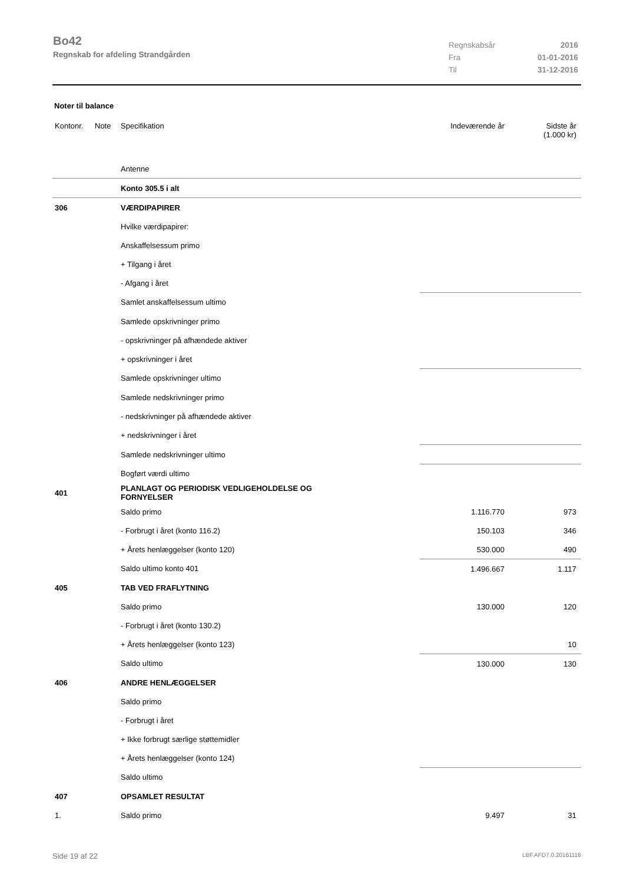Bo42
Regnskab for afdeling Strandgården
Regnskabsår 2016
Fra 01-01-2016
Til 31-12-2016
Noter til balance
| Kontonr. | Note | Specifikation | Indeværende år | Sidste år (1.000 kr) |
| --- | --- | --- | --- | --- |
| | | Antenne | | |
| | | Konto 305.5 i alt | | |
| 306 | | VÆRDIPAPIRER | | |
| | | Hvilke værdipapirer: | | |
| | | Anskaffelsessum primo | | |
| | | + Tilgang i året | | |
| | | - Afgang i året | | |
| | | Samlet anskaffelsessum ultimo | | |
| | | Samlede opskrivninger primo | | |
| | | - opskrivninger på afhændede aktiver | | |
| | | + opskrivninger i året | | |
| | | Samlede opskrivninger ultimo | | |
| | | Samlede nedskrivninger primo | | |
| | | - nedskrivninger på afhændede aktiver | | |
| | | + nedskrivninger i året | | |
| | | Samlede nedskrivninger ultimo | | |
| | | Bogført værdi ultimo | | |
| 401 | | PLANLAGT OG PERIODISK VEDLIGEHOLDELSE OG FORNYELSER | | |
| | | Saldo primo | 1.116.770 | 973 |
| | | - Forbrugt i året (konto 116.2) | 150.103 | 346 |
| | | + Årets henlæggelser (konto 120) | 530.000 | 490 |
| | | Saldo ultimo konto 401 | 1.496.667 | 1.117 |
| 405 | | TAB VED FRAFLYTNING | | |
| | | Saldo primo | 130.000 | 120 |
| | | - Forbrugt i året (konto 130.2) | | |
| | | + Årets henlæggelser (konto 123) | | 10 |
| | | Saldo ultimo | 130.000 | 130 |
| 406 | | ANDRE HENLÆGGELSER | | |
| | | Saldo primo | | |
| | | - Forbrugt i året | | |
| | | + Ikke forbrugt særlige støttemidler | | |
| | | + Årets henlæggelser (konto 124) | | |
| | | Saldo ultimo | | |
| 407 | | OPSAMLET RESULTAT | | |
| 1. | | Saldo primo | 9.497 | 31 |
Side 19 af 22 LBF.AFD7.0.20161118